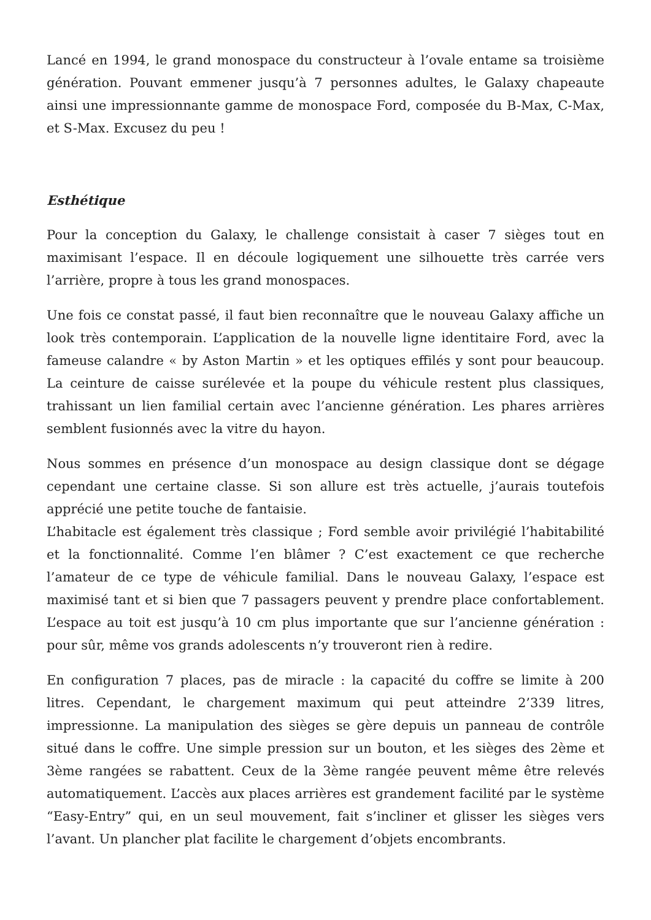Lancé en 1994, le grand monospace du constructeur à l’ovale entame sa troisième génération. Pouvant emmener jusqu’à 7 personnes adultes, le Galaxy chapeaute ainsi une impressionnante gamme de monospace Ford, composée du B-Max, C-Max, et S-Max. Excusez du peu !
Esthétique
Pour la conception du Galaxy, le challenge consistait à caser 7 sièges tout en maximisant l’espace. Il en découle logiquement une silhouette très carrée vers l’arrière, propre à tous les grand monospaces.
Une fois ce constat passé, il faut bien reconnaître que le nouveau Galaxy affiche un look très contemporain. L’application de la nouvelle ligne identitaire Ford, avec la fameuse calandre « by Aston Martin » et les optiques effilés y sont pour beaucoup. La ceinture de caisse surélevée et la poupe du véhicule restent plus classiques, trahissant un lien familial certain avec l’ancienne génération. Les phares arrières semblent fusionnés avec la vitre du hayon.
Nous sommes en présence d’un monospace au design classique dont se dégage cependant une certaine classe. Si son allure est très actuelle, j’aurais toutefois apprécié une petite touche de fantaisie.
L’habitacle est également très classique ; Ford semble avoir privilégié l’habitabilité et la fonctionnalité. Comme l’en blâmer ? C’est exactement ce que recherche l’amateur de ce type de véhicule familial. Dans le nouveau Galaxy, l’espace est maximisé tant et si bien que 7 passagers peuvent y prendre place confortablement. L’espace au toit est jusqu’à 10 cm plus importante que sur l’ancienne génération : pour sûr, même vos grands adolescents n’y trouveront rien à redire.
En configuration 7 places, pas de miracle : la capacité du coffre se limite à 200 litres. Cependant, le chargement maximum qui peut atteindre 2’339 litres, impressionne. La manipulation des sièges se gère depuis un panneau de contrôle situé dans le coffre. Une simple pression sur un bouton, et les sièges des 2ème et 3ème rangées se rabattent. Ceux de la 3ème rangée peuvent même être relevés automatiquement. L’accès aux places arrières est grandement facilité par le système “Easy-Entry” qui, en un seul mouvement, fait s’incliner et glisser les sièges vers l’avant. Un plancher plat facilite le chargement d’objets encombrants.